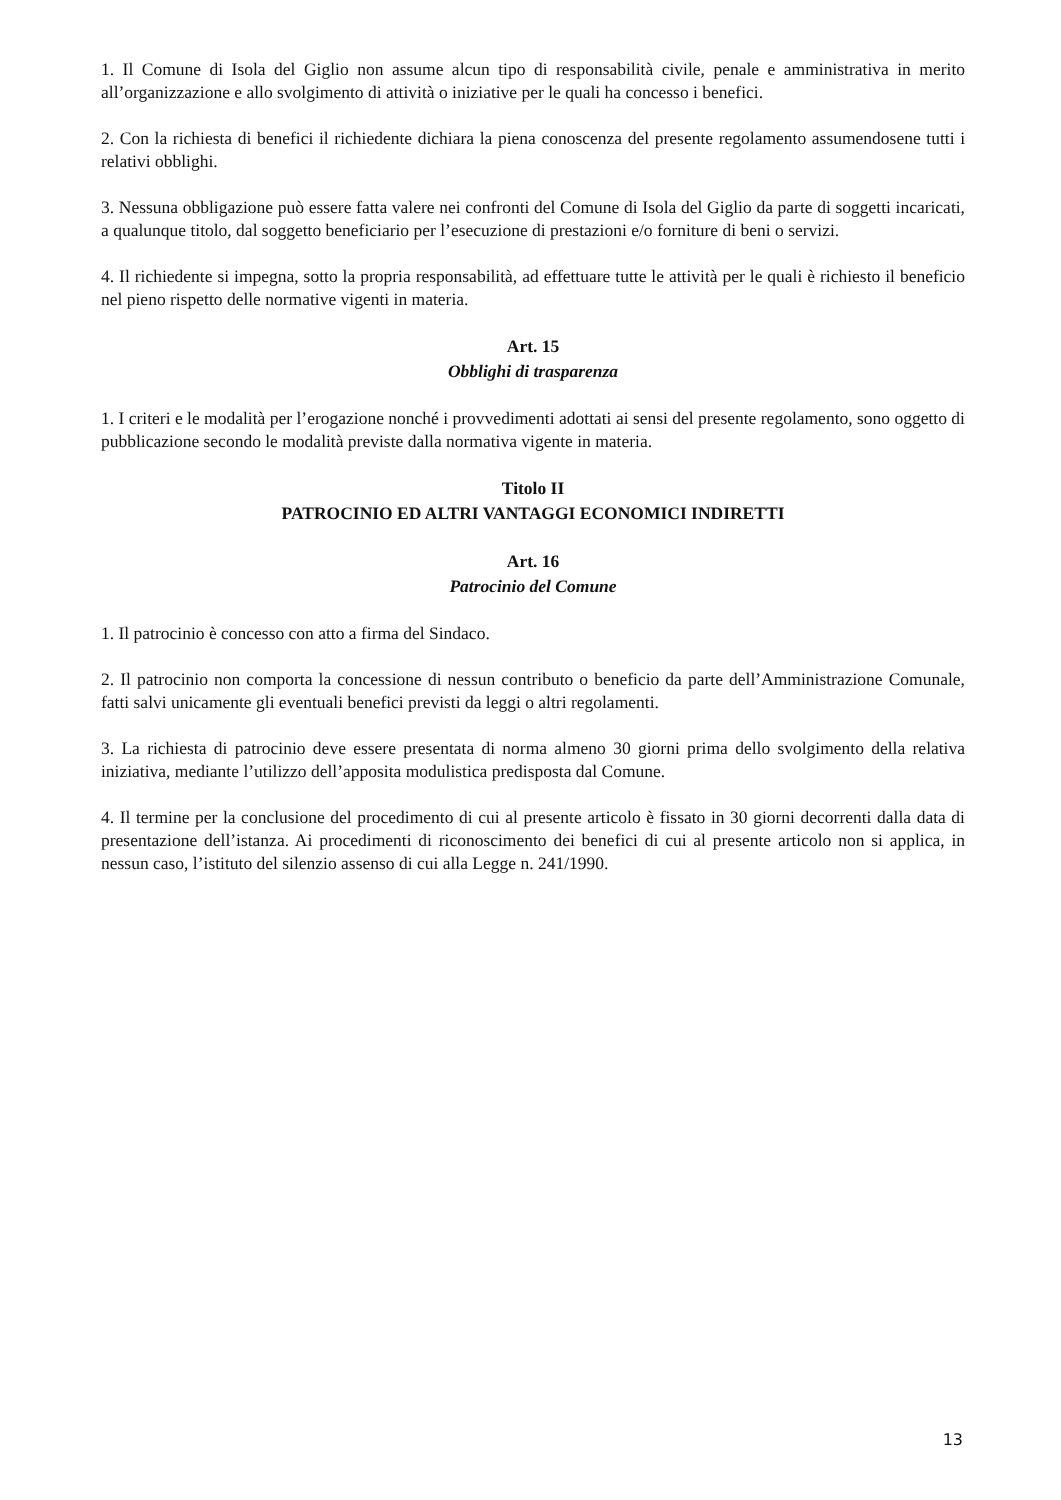1. Il Comune di Isola del Giglio non assume alcun tipo di responsabilità civile, penale e amministrativa in merito all’organizzazione e allo svolgimento di attività o iniziative per le quali ha concesso i benefici.
2. Con la richiesta di benefici il richiedente dichiara la piena conoscenza del presente regolamento assumendosene tutti i relativi obblighi.
3. Nessuna obbligazione può essere fatta valere nei confronti del Comune di Isola del Giglio da parte di soggetti incaricati, a qualunque titolo, dal soggetto beneficiario per l’esecuzione di prestazioni e/o forniture di beni o servizi.
4. Il richiedente si impegna, sotto la propria responsabilità, ad effettuare tutte le attività per le quali è richiesto il beneficio nel pieno rispetto delle normative vigenti in materia.
Art. 15
Obblighi di trasparenza
1. I criteri e le modalità per l’erogazione nonché i provvedimenti adottati ai sensi del presente regolamento, sono oggetto di pubblicazione secondo le modalità previste dalla normativa vigente in materia.
Titolo II
PATROCINIO ED ALTRI VANTAGGI ECONOMICI INDIRETTI
Art. 16
Patrocinio del Comune
1. Il patrocinio è concesso con atto a firma del Sindaco.
2. Il patrocinio non comporta la concessione di nessun contributo o beneficio da parte dell’Amministrazione Comunale, fatti salvi unicamente gli eventuali benefici previsti da leggi o altri regolamenti.
3. La richiesta di patrocinio deve essere presentata di norma almeno 30 giorni prima dello svolgimento della relativa iniziativa, mediante l’utilizzo dell’apposita modulistica predisposta dal Comune.
4. Il termine per la conclusione del procedimento di cui al presente articolo è fissato in 30 giorni decorrenti dalla data di presentazione dell’istanza. Ai procedimenti di riconoscimento dei benefici di cui al presente articolo non si applica, in nessun caso, l’istituto del silenzio assenso di cui alla Legge n. 241/1990.
13